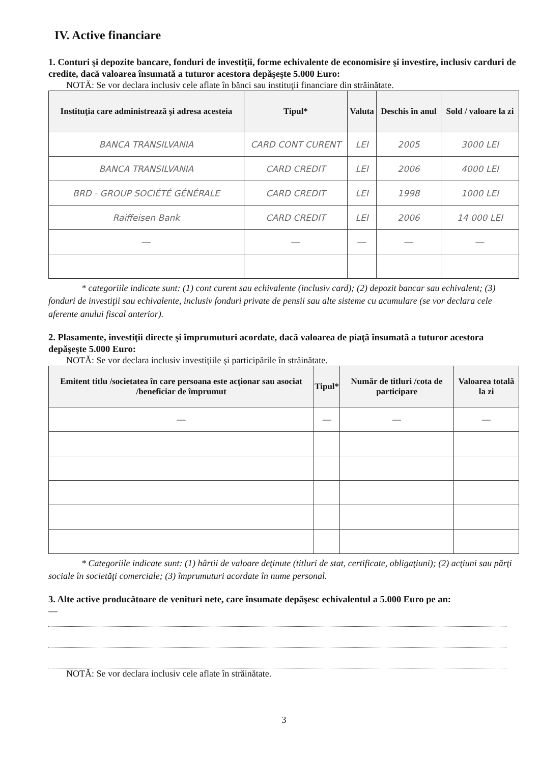IV. Active financiare
1. Conturi şi depozite bancare, fonduri de investiţii, forme echivalente de economisire şi investire, inclusiv carduri de credite, dacă valoarea însumată a tuturor acestora depăşeşte 5.000 Euro:
NOTĂ: Se vor declara inclusiv cele aflate în bănci sau instituţii financiare din străinătate.
| Instituţia care administrează şi adresa acesteia | Tipul* | Valuta | Deschis în anul | Sold / valoare la zi |
| --- | --- | --- | --- | --- |
| BANCA TRANSILVANIA | CARD CONT CURENT | LEI | 2005 | 3000 LEI |
| BANCA TRANSILVANIA | CARD CREDIT | LEI | 2006 | 4000 LEI |
| BRD - GROUP SOCIÉTÉ GÉNÉRALE | CARD CREDIT | LEI | 1998 | 1000 LEI |
| Raiffeisen Bank | CARD CREDIT | LEI | 2006 | 14 000 LEI |
| — | — | — | — | — |
* categoriile indicate sunt: (1) cont curent sau echivalente (inclusiv card); (2) depozit bancar sau echivalent; (3) fonduri de investiţii sau echivalente, inclusiv fonduri private de pensii sau alte sisteme cu acumulare (se vor declara cele aferente anului fiscal anterior).
2. Plasamente, investiţii directe şi împrumuturi acordate, dacă valoarea de piaţă însumată a tuturor acestora depăşeşte 5.000 Euro:
NOTĂ: Se vor declara inclusiv investiţiile şi participările în străinătate.
| Emitent titlu /societatea în care persoana este acţionar sau asociat /beneficiar de împrumut | Tipul* | Număr de titluri /cota de participare | Valoarea totală la zi |
| --- | --- | --- | --- |
| — | — | — | — |
* Categoriile indicate sunt: (1) hârtii de valoare deţinute (titluri de stat, certificate, obligaţiuni); (2) acţiuni sau părţi sociale în societăţi comerciale; (3) împrumuturi acordate în nume personal.
3. Alte active producătoare de venituri nete, care însumate depăşesc echivalentul a 5.000 Euro pe an:
—
NOTĂ: Se vor declara inclusiv cele aflate în străinătate.
3